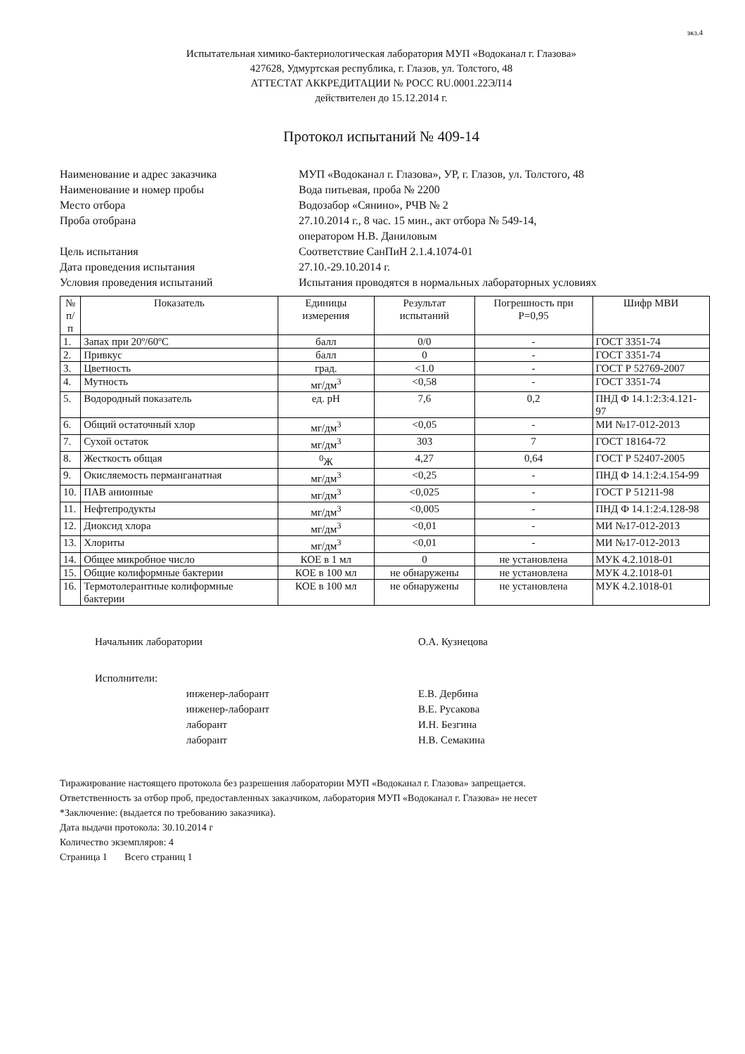экз.4
Испытательная химико-бактериологическая лаборатория МУП «Водоканал г. Глазова»
427628, Удмуртская республика, г. Глазов, ул. Толстого, 48
АТТЕСТАТ АККРЕДИТАЦИИ № РОСС RU.0001.22ЭЛ14
действителен до 15.12.2014 г.
Протокол испытаний № 409-14
Наименование и адрес заказчика
МУП «Водоканал г. Глазова», УР, г. Глазов, ул. Толстого, 48
Наименование и номер пробы
Вода питьевая, проба № 2200
Место отбора
Водозабор «Сянино», РЧВ № 2
Проба отобрана
27.10.2014 г., 8 час. 15 мин., акт отбора № 549-14,
оператором Н.В. Даниловым
Цель испытания
Соответствие СанПиН 2.1.4.1074-01
Дата проведения испытания
27.10.-29.10.2014 г.
Условия проведения испытаний
Испытания проводятся в нормальных лабораторных условиях
| № п/п | Показатель | Единицы измерения | Результат испытаний | Погрешность при Р=0,95 | Шифр МВИ |
| --- | --- | --- | --- | --- | --- |
| 1. | Запах при 20º/60ºС | балл | 0/0 | - | ГОСТ 3351-74 |
| 2. | Привкус | балл | 0 | - | ГОСТ 3351-74 |
| 3. | Цветность | град. | <1.0 | - | ГОСТ Р 52769-2007 |
| 4. | Мутность | мг/дм<sup>3</sup> | <0,58 | - | ГОСТ 3351-74 |
| 5. | Водородный показатель | ед. pH | 7,6 | 0,2 | ПНД Ф 14.1:2:3:4.121-97 |
| 6. | Общий остаточный хлор | мг/дм<sup>3</sup> | <0,05 | - | МИ №17-012-2013 |
| 7. | Сухой остаток | мг/дм<sup>3</sup> | 303 | 7 | ГОСТ 18164-72 |
| 8. | Жесткость общая | <sup>0</sup> Ж | 4,27 | 0,64 | ГОСТ Р 52407-2005 |
| 9. | Окисляемость перманганатная | мг/дм<sup>3</sup> | <0,25 | - | ПНД Ф 14.1:2:4.154-99 |
| 10. | ПАВ анионные | мг/дм<sup>3</sup> | <0,025 | - | ГОСТ Р 51211-98 |
| 11. | Нефтепродукты | мг/дм<sup>3</sup> | <0,005 | - | ПНД Ф 14.1:2:4.128-98 |
| 12. | Диоксид хлора | мг/дм<sup>3</sup> | <0,01 | - | МИ №17-012-2013 |
| 13. | Хлориты | мг/дм<sup>3</sup> | <0,01 | - | МИ №17-012-2013 |
| 14. | Общее микробное число | КОЕ в 1 мл | 0 | не установлена | МУК 4.2.1018-01 |
| 15. | Общие колиформные бактерии | КОЕ в 100 мл | не обнаружены | не установлена | МУК 4.2.1018-01 |
| 16. | Термотолерантные колиформные бактерии | КОЕ в 100 мл | не обнаружены | не установлена | МУК 4.2.1018-01 |
Начальник лаборатории О.А. Кузнецова
Исполнители:
инженер-лаборант
инженер-лаборант
лаборант
лаборант
Е.В. Дербина
В.Е. Русакова
И.Н. Безгина
Н.В. Семакина
Тиражирование настоящего протокола без разрешения лаборатории МУП «Водоканал г. Глазова» запрещается.
Ответственность за отбор проб, предоставленных заказчиком, лаборатория МУП «Водоканал г. Глазова» не несет
*Заключение: (выдается по требованию заказчика).
Дата выдачи протокола: 30.10.2014 г
Количество экземпляров: 4
Страница 1 Всего страниц 1